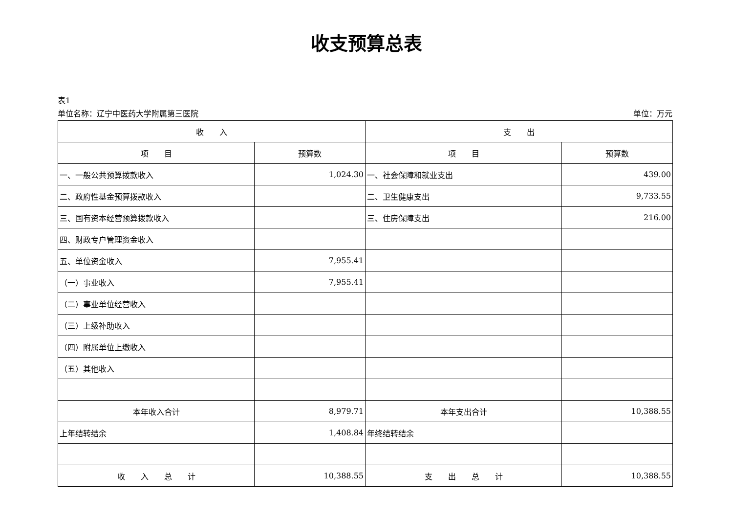收支预算总表
表1
单位名称：辽宁中医药大学附属第三医院 单位：万元
| 收 入 | | 支 出 | |
| --- | --- | --- | --- |
| 项 目 | 预算数 | 项 目 | 预算数 |
| 一、一般公共预算拨款收入 | 1,024.30 | 一、社会保障和就业支出 | 439.00 |
| 二、政府性基金预算拨款收入 | | 二、卫生健康支出 | 9,733.55 |
| 三、国有资本经营预算拨款收入 | | 三、住房保障支出 | 216.00 |
| 四、财政专户管理资金收入 | | | |
| 五、单位资金收入 | 7,955.41 | | |
| （一）事业收入 | 7,955.41 | | |
| （二）事业单位经营收入 | | | |
| （三）上级补助收入 | | | |
| （四）附属单位上缴收入 | | | |
| （五）其他收入 | | | |
| 本年收入合计 | 8,979.71 | 本年支出合计 | 10,388.55 |
| 上年结转结余 | 1,408.84 | 年终结转结余 | |
| 收 入 总 计 | 10,388.55 | 支 出 总 计 | 10,388.55 |